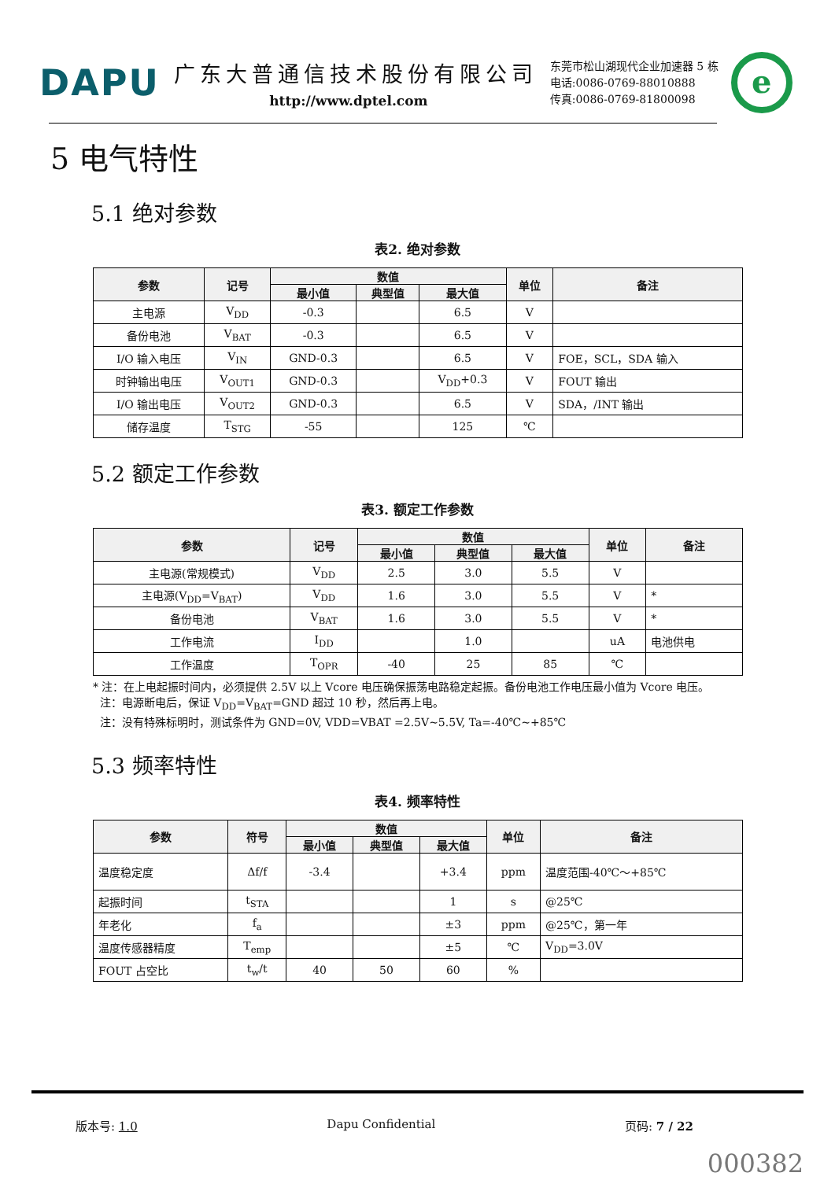DAPU
广东大普通信技术股份有限公司
http://www.dptel.com
东莞市松山湖现代企业加速器 5 栋
电话:0086-0769-88010888
传真:0086-0769-81800098
e
5 电气特性
5.1 绝对参数
表2. 绝对参数
| 参数 | 记号 | 数值 | | | 单位 | 备注 |
| --- | --- | --- | --- | --- | --- | --- |
| | | 最小值 | 典型值 | 最大值 | | |
| 主电源 | V<sub>DD</sub> | -0.3 | | 6.5 | V | |
| 备份电池 | V<sub>BAT</sub> | -0.3 | | 6.5 | V | |
| I/O 输入电压 | V<sub>IN</sub> | GND-0.3 | | 6.5 | V | FOE，SCL，SDA 输入 |
| 时钟输出电压 | V<sub>OUT1</sub> | GND-0.3 | | V<sub>DD</sub>+0.3 | V | FOUT 输出 |
| I/O 输出电压 | V<sub>OUT2</sub> | GND-0.3 | | 6.5 | V | SDA，/INT 输出 |
| 储存温度 | T<sub>STG</sub> | -55 | | 125 | ℃ | |
5.2 额定工作参数
表3. 额定工作参数
| 参数 | 记号 | 数值 | | | 单位 | 备注 |
| --- | --- | --- | --- | --- | --- | --- |
| | | 最小值 | 典型值 | 最大值 | | |
| 主电源(常规模式) | V<sub>DD</sub> | 2.5 | 3.0 | 5.5 | V | |
| 主电源(V<sub>DD</sub>=V<sub>BAT</sub>) | V<sub>DD</sub> | 1.6 | 3.0 | 5.5 | V | * |
| 备份电池 | V<sub>BAT</sub> | 1.6 | 3.0 | 5.5 | V | * |
| 工作电流 | I<sub>DD</sub> | | 1.0 | | uA | 电池供电 |
| 工作温度 | T<sub>OPR</sub> | -40 | 25 | 85 | ℃ | |
* 注：在上电起振时间内，必须提供 2.5V 以上 Vcore 电压确保振荡电路稳定起振。备份电池工作电压最小值为 Vcore 电压。
注：电源断电后，保证 V<sub>DD</sub>=V<sub>BAT</sub>=GND 超过 10 秒，然后再上电。
注：没有特殊标明时，测试条件为 GND=0V, VDD=VBAT =2.5V~5.5V, Ta=-40℃~+85℃
5.3 频率特性
表4. 频率特性
| 参数 | 符号 | 数值 | | | 单位 | 备注 |
| --- | --- | --- | --- | --- | --- | --- |
| | | 最小值 | 典型值 | 最大值 | | |
| 温度稳定度 | Δf/f | -3.4 | | +3.4 | ppm | 温度范围-40℃～+85℃ |
| 起振时间 | t<sub>STA</sub> | | | 1 | s | @25℃ |
| 年老化 | f<sub>a</sub> | | | ±3 | ppm | @25℃，第一年 |
| 温度传感器精度 | T<sub>emp</sub> | | | ±5 | ℃ | V<sub>DD</sub>=3.0V |
| FOUT 占空比 | t<sub>w</sub>/t | 40 | 50 | 60 | % | |
版本号: 1.0 Dapu Confidential 页码: 7 / 22
000382